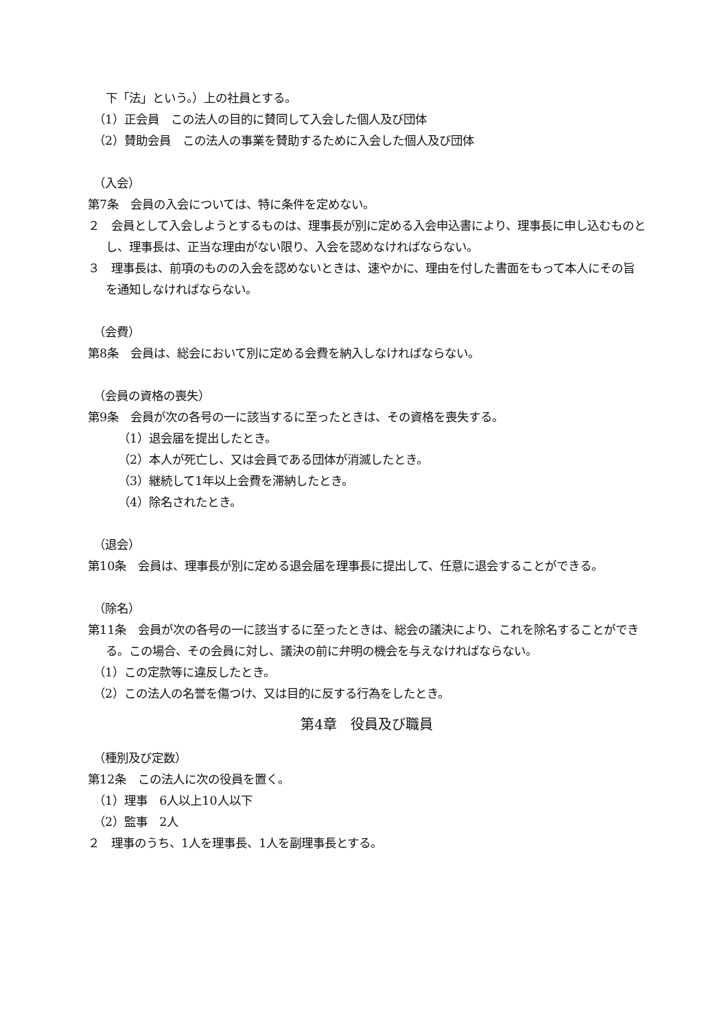下「法」という。）上の社員とする。
（1）正会員　この法人の目的に賛同して入会した個人及び団体
（2）賛助会員　この法人の事業を賛助するために入会した個人及び団体
（入会）
第7条　会員の入会については、特に条件を定めない。
２　会員として入会しようとするものは、理事長が別に定める入会申込書により、理事長に申し込むものとし、理事長は、正当な理由がない限り、入会を認めなければならない。
３　理事長は、前項のものの入会を認めないときは、速やかに、理由を付した書面をもって本人にその旨を通知しなければならない。
（会費）
第8条　会員は、総会において別に定める会費を納入しなければならない。
（会員の資格の喪失）
第9条　会員が次の各号の一に該当するに至ったときは、その資格を喪失する。
（1）退会届を提出したとき。
（2）本人が死亡し、又は会員である団体が消滅したとき。
（3）継続して1年以上会費を滞納したとき。
（4）除名されたとき。
（退会）
第10条　会員は、理事長が別に定める退会届を理事長に提出して、任意に退会することができる。
（除名）
第11条　会員が次の各号の一に該当するに至ったときは、総会の議決により、これを除名することができる。この場合、その会員に対し、議決の前に弁明の機会を与えなければならない。
（1）この定款等に違反したとき。
（2）この法人の名誉を傷つけ、又は目的に反する行為をしたとき。
第4章　役員及び職員
（種別及び定数）
第12条　この法人に次の役員を置く。
（1）理事　6人以上10人以下
（2）監事　2人
２　理事のうち、1人を理事長、1人を副理事長とする。